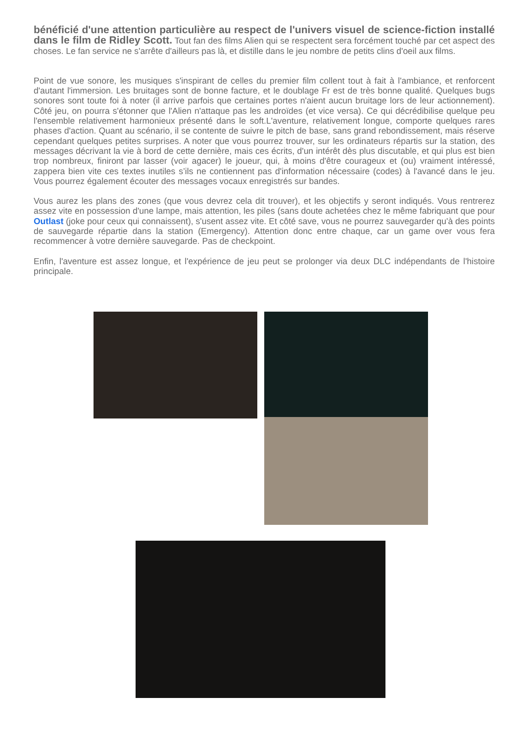bénéficié d'une attention particulière au respect de l'univers visuel de science-fiction installé dans le film de Ridley Scott. Tout fan des films Alien qui se respectent sera forcément touché par cet aspect des choses. Le fan service ne s'arrête d'ailleurs pas là, et distille dans le jeu nombre de petits clins d'oeil aux films.
Point de vue sonore, les musiques s'inspirant de celles du premier film collent tout à fait à l'ambiance, et renforcent d'autant l'immersion. Les bruitages sont de bonne facture, et le doublage Fr est de très bonne qualité. Quelques bugs sonores sont toute foi à noter (il arrive parfois que certaines portes n'aient aucun bruitage lors de leur actionnement). Côté jeu, on pourra s'étonner que l'Alien n'attaque pas les androïdes (et vice versa). Ce qui décrédibilise quelque peu l'ensemble relativement harmonieux présenté dans le soft.L'aventure, relativement longue, comporte quelques rares phases d'action. Quant au scénario, il se contente de suivre le pitch de base, sans grand rebondissement, mais réserve cependant quelques petites surprises. A noter que vous pourrez trouver, sur les ordinateurs répartis sur la station, des messages décrivant la vie à bord de cette dernière, mais ces écrits, d'un intérêt dès plus discutable, et qui plus est bien trop nombreux, finiront par lasser (voir agacer) le joueur, qui, à moins d'être courageux et (ou) vraiment intéressé, zappera bien vite ces textes inutiles s’ils ne contiennent pas d'information nécessaire (codes) à l'avancé dans le jeu. Vous pourrez également écouter des messages vocaux enregistrés sur bandes.
Vous aurez les plans des zones (que vous devrez cela dit trouver), et les objectifs y seront indiqués. Vous rentrerez assez vite en possession d'une lampe, mais attention, les piles (sans doute achetées chez le même fabriquant que pour Outlast (joke pour ceux qui connaissent), s'usent assez vite. Et côté save, vous ne pourrez sauvegarder qu'à des points de sauvegarde répartie dans la station (Emergency). Attention donc entre chaque, car un game over vous fera recommencer à votre dernière sauvegarde. Pas de checkpoint.
Enfin, l'aventure est assez longue, et l'expérience de jeu peut se prolonger via deux DLC indépendants de l'histoire principale.